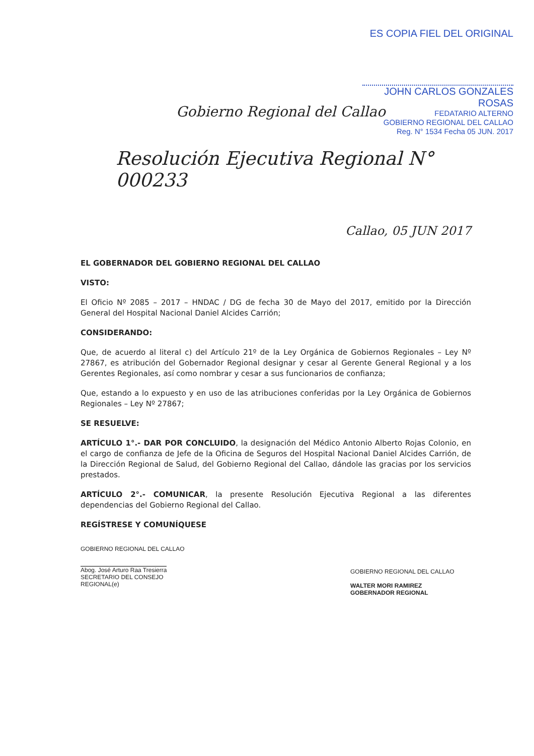ES COPIA FIEL DEL ORIGINAL
JOHN CARLOS GONZALES ROSAS
FEDATARIO ALTERNO
GOBIERNO REGIONAL DEL CALLAO
Reg. N° 1534 Fecha 05 JUN. 2017
Gobierno Regional del Callao
Resolución Ejecutiva Regional N° 000233
Callao, 05 JUN 2017
EL GOBERNADOR DEL GOBIERNO REGIONAL DEL CALLAO
VISTO:
El Oficio Nº 2085 – 2017 – HNDAC / DG de fecha 30 de Mayo del 2017, emitido por la Dirección General del Hospital Nacional Daniel Alcides Carrión;
CONSIDERANDO:
Que, de acuerdo al literal c) del Artículo 21º de la Ley Orgánica de Gobiernos Regionales – Ley Nº 27867, es atribución del Gobernador Regional designar y cesar al Gerente General Regional y a los Gerentes Regionales, así como nombrar y cesar a sus funcionarios de confianza;
Que, estando a lo expuesto y en uso de las atribuciones conferidas por la Ley Orgánica de Gobiernos Regionales – Ley Nº 27867;
SE RESUELVE:
ARTÍCULO 1°.- DAR POR CONCLUIDO, la designación del Médico Antonio Alberto Rojas Colonio, en el cargo de confianza de Jefe de la Oficina de Seguros del Hospital Nacional Daniel Alcides Carrión, de la Dirección Regional de Salud, del Gobierno Regional del Callao, dándole las gracias por los servicios prestados.
ARTÍCULO 2°.- COMUNICAR, la presente Resolución Ejecutiva Regional a las diferentes dependencias del Gobierno Regional del Callao.
REGÍSTRESE Y COMUNÍQUESE
GOBIERNO REGIONAL DEL CALLAO
Abog. José Arturo Raa Tresierra
SECRETARIO DEL CONSEJO REGIONAL(e)
GOBIERNO REGIONAL DEL CALLAO
WALTER MORI RAMIREZ
GOBERNADOR REGIONAL